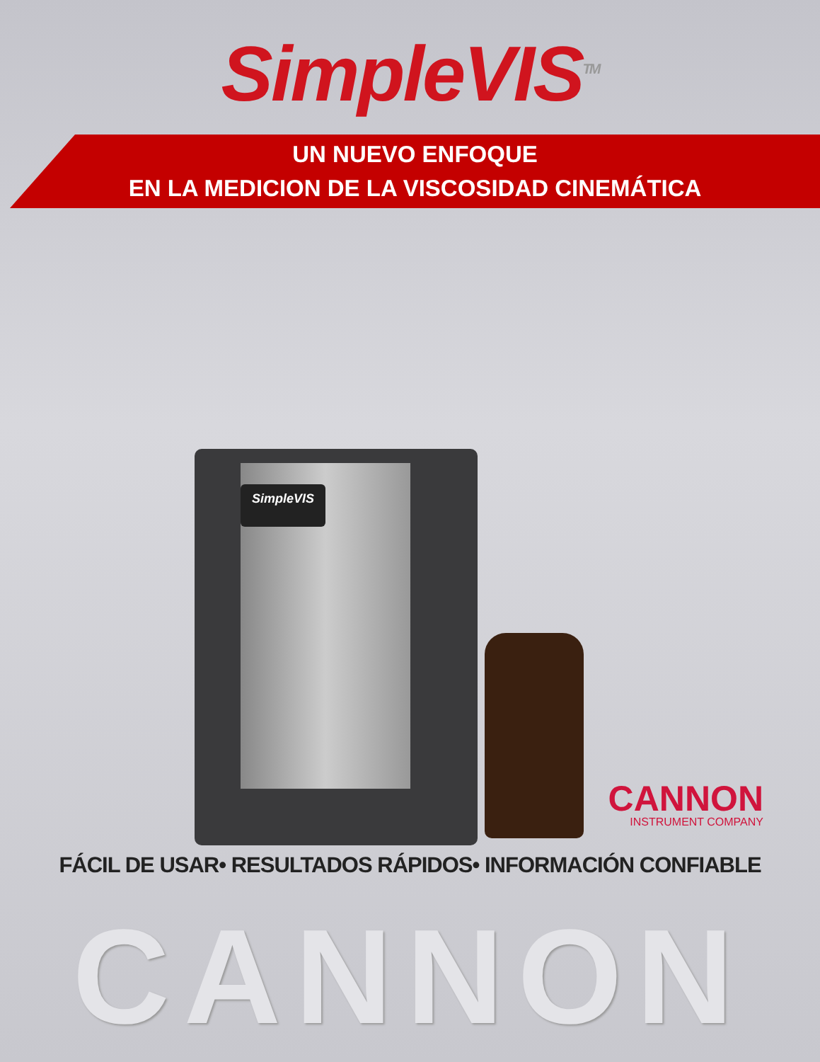SimpleVIS<sup>TM</sup>
UN NUEVO ENFOQUE
EN LA MEDICION DE LA VISCOSIDAD CINEMÁTICA
SimpleVIS
CANNON
INSTRUMENT COMPANY
FÁCIL DE USAR• RESULTADOS RÁPIDOS• INFORMACIÓN CONFIABLE
CANNON